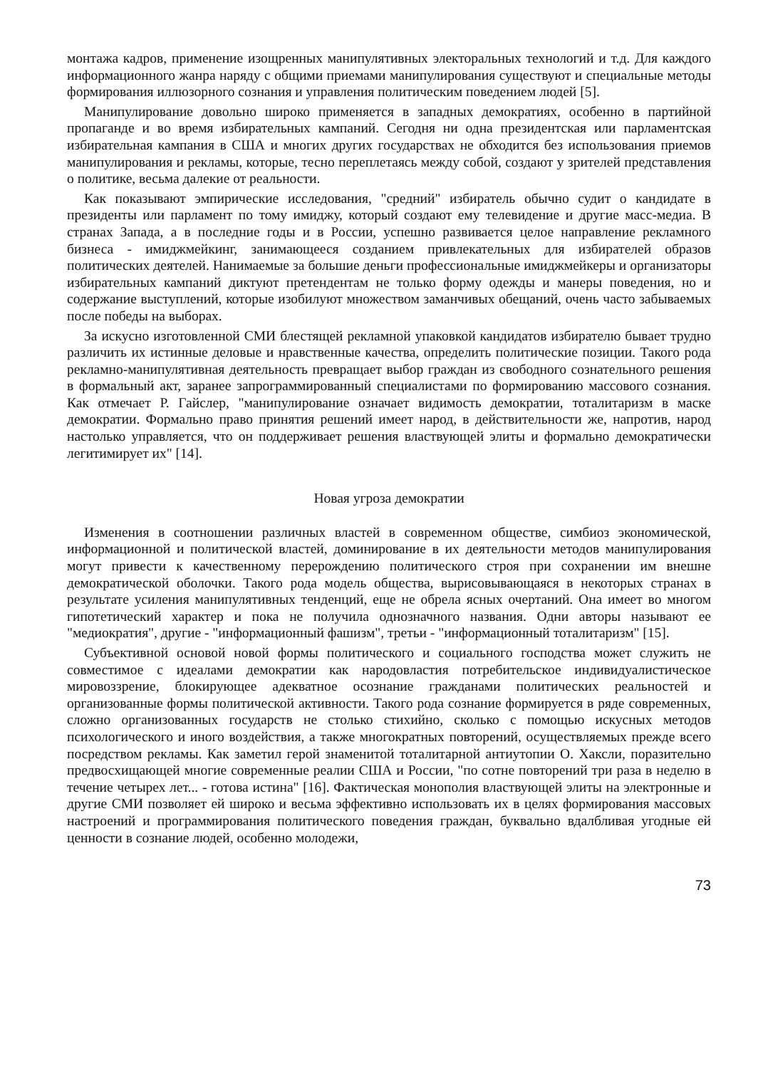монтажа кадров, применение изощренных манипулятивных электоральных технологий и т.д. Для каждого информационного жанра наряду с общими приемами манипулирования существуют и специальные методы формирования иллюзорного сознания и управления политическим поведением людей [5].
Манипулирование довольно широко применяется в западных демократиях, особенно в партийной пропаганде и во время избирательных кампаний. Сегодня ни одна президентская или парламентская избирательная кампания в США и многих других государствах не обходится без использования приемов манипулирования и рекламы, которые, тесно переплетаясь между собой, создают у зрителей представления о политике, весьма далекие от реальности.
Как показывают эмпирические исследования, "средний" избиратель обычно судит о кандидате в президенты или парламент по тому имиджу, который создают ему телевидение и другие масс-медиа. В странах Запада, а в последние годы и в России, успешно развивается целое направление рекламного бизнеса - имиджмейкинг, занимающееся созданием привлекательных для избирателей образов политических деятелей. Нанимаемые за большие деньги профессиональные имиджмейкеры и организаторы избирательных кампаний диктуют претендентам не только форму одежды и манеры поведения, но и содержание выступлений, которые изобилуют множеством заманчивых обещаний, очень часто забываемых после победы на выборах.
За искусно изготовленной СМИ блестящей рекламной упаковкой кандидатов избирателю бывает трудно различить их истинные деловые и нравственные качества, определить политические позиции. Такого рода рекламно-манипулятивная деятельность превращает выбор граждан из свободного сознательного решения в формальный акт, заранее запрограммированный специалистами по формированию массового сознания. Как отмечает Р. Гайслер, "манипулирование означает видимость демократии, тоталитаризм в маске демократии. Формально право принятия решений имеет народ, в действительности же, напротив, народ настолько управляется, что он поддерживает решения властвующей элиты и формально демократически легитимирует их" [14].
Новая угроза демократии
Изменения в соотношении различных властей в современном обществе, симбиоз экономической, информационной и политической властей, доминирование в их деятельности методов манипулирования могут привести к качественному перерождению политического строя при сохранении им внешне демократической оболочки. Такого рода модель общества, вырисовывающаяся в некоторых странах в результате усиления манипулятивных тенденций, еще не обрела ясных очертаний. Она имеет во многом гипотетический характер и пока не получила однозначного названия. Одни авторы называют ее "медиократия", другие - "информационный фашизм", третьи - "информационный тоталитаризм" [15].
Субъективной основой новой формы политического и социального господства может служить не совместимое с идеалами демократии как народовластия потребительское индивидуалистическое мировоззрение, блокирующее адекватное осознание гражданами политических реальностей и организованные формы политической активности. Такого рода сознание формируется в ряде современных, сложно организованных государств не столько стихийно, сколько с помощью искусных методов психологического и иного воздействия, а также многократных повторений, осуществляемых прежде всего посредством рекламы. Как заметил герой знаменитой тоталитарной антиутопии О. Хаксли, поразительно предвосхищающей многие современные реалии США и России, "по сотне повторений три раза в неделю в течение четырех лет... - готова истина" [16]. Фактическая монополия властвующей элиты на электронные и другие СМИ позволяет ей широко и весьма эффективно использовать их в целях формирования массовых настроений и программирования политического поведения граждан, буквально вдалбливая угодные ей ценности в сознание людей, особенно молодежи,
73